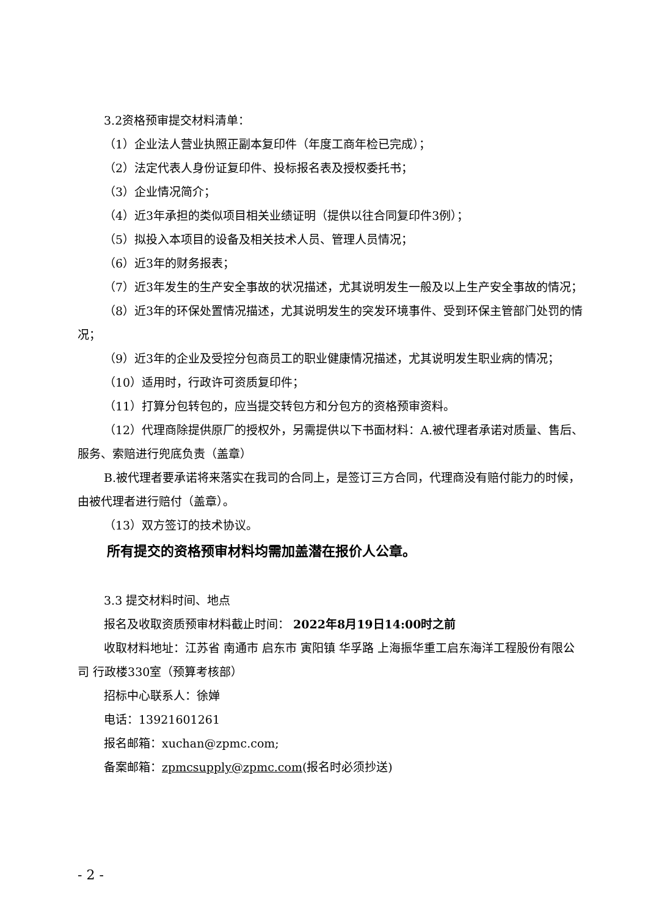3.2资格预审提交材料清单：
（1）企业法人营业执照正副本复印件（年度工商年检已完成）；
（2）法定代表人身份证复印件、投标报名表及授权委托书；
（3）企业情况简介；
（4）近3年承担的类似项目相关业绩证明（提供以往合同复印件3例）；
（5）拟投入本项目的设备及相关技术人员、管理人员情况；
（6）近3年的财务报表；
（7）近3年发生的生产安全事故的状况描述，尤其说明发生一般及以上生产安全事故的情况；
（8）近3年的环保处置情况描述，尤其说明发生的突发环境事件、受到环保主管部门处罚的情况；
（9）近3年的企业及受控分包商员工的职业健康情况描述，尤其说明发生职业病的情况；
（10）适用时，行政许可资质复印件；
（11）打算分包转包的，应当提交转包方和分包方的资格预审资料。
（12）代理商除提供原厂的授权外，另需提供以下书面材料：A.被代理者承诺对质量、售后、服务、索赔进行兜底负责（盖章）
B.被代理者要承诺将来落实在我司的合同上，是签订三方合同，代理商没有赔付能力的时候，由被代理者进行赔付（盖章）。
（13）双方签订的技术协议。
所有提交的资格预审材料均需加盖潜在报价人公章。
3.3 提交材料时间、地点
报名及收取资质预审材料截止时间： 2022年8月19日14:00时之前
收取材料地址：江苏省 南通市 启东市 寅阳镇 华孚路 上海振华重工启东海洋工程股份有限公司 行政楼330室（预算考核部）
招标中心联系人：徐婵
电话：13921601261
报名邮箱：xuchan@zpmc.com;
备案邮箱：zpmcsupply@zpmc.com(报名时必须抄送)
- 2 -